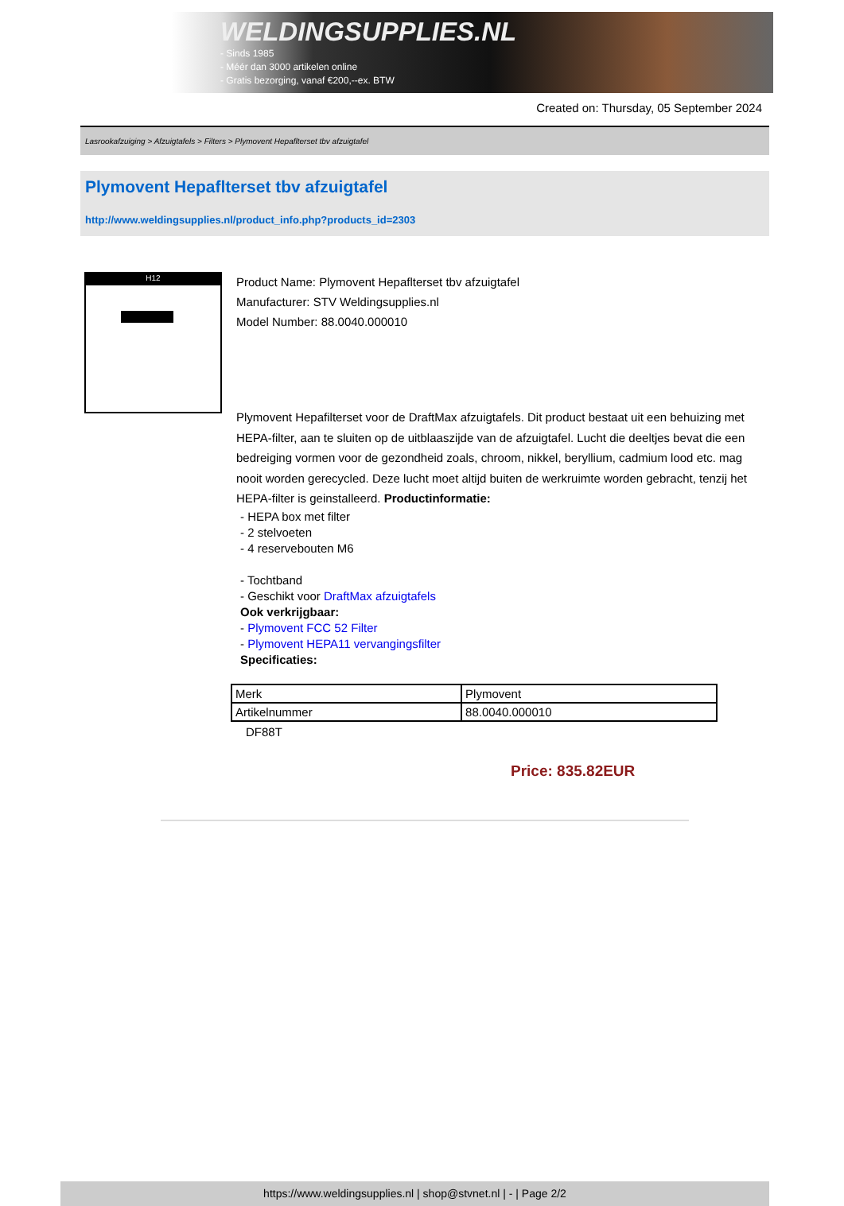WELDINGSUPPLIES.NL
- Sinds 1985
- Méér dan 3000 artikelen online
- Gratis bezorging, vanaf €200,--ex. BTW
Created on: Thursday, 05 September 2024
Lasrookafzuiging > Afzuigtafels > Filters > Plymovent Hepaflterset tbv afzuigtafel
Plymovent Hepaflterset tbv afzuigtafel
http://www.weldingsupplies.nl/product_info.php?products_id=2303
H12
Product Name: Plymovent Hepaflterset tbv afzuigtafel
Manufacturer: STV Weldingsupplies.nl
Model Number: 88.0040.000010
Plymovent Hepafilterset voor de DraftMax afzuigtafels. Dit product bestaat uit een behuizing met HEPA-filter, aan te sluiten op de uitblaaszijde van de afzuigtafel. Lucht die deeltjes bevat die een bedreiging vormen voor de gezondheid zoals, chroom, nikkel, beryllium, cadmium lood etc. mag nooit worden gerecycled. Deze lucht moet altijd buiten de werkruimte worden gebracht, tenzij het HEPA-filter is geinstalleerd. Productinformatie:
- HEPA box met filter
- 2 stelvoeten
- 4 reservebouten M6
- Tochtband
- Geschikt voor DraftMax afzuigtafels
Ook verkrijgbaar:
- Plymovent FCC 52 Filter
- Plymovent HEPA11 vervangingsfilter
Specificaties:
| Merk | Plymovent |
| Artikelnummer | 88.0040.000010 |
DF88T
Price: 835.82EUR
https://www.weldingsupplies.nl | shop@stvnet.nl | - | Page 2/2